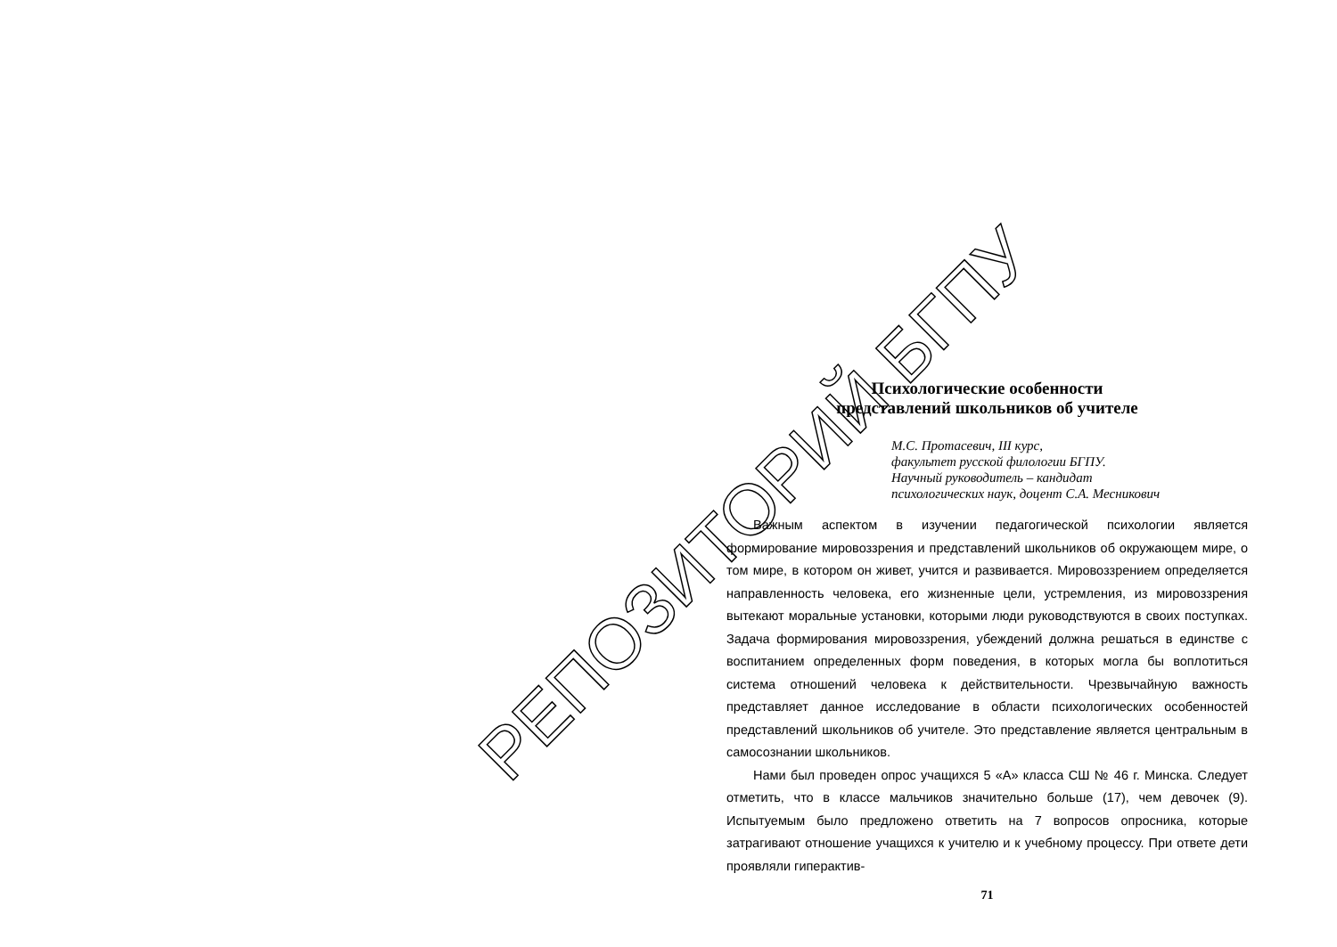Психологические особенности
представлений школьников об учителе
М.С. Протасевич, III курс,
факультет русской филологии БГПУ.
Научный руководитель – кандидат
психологических наук, доцент С.А. Месникович
Важным аспектом в изучении педагогической психологии является формирование мировоззрения и представлений школьников об окружающем мире, о том мире, в котором он живет, учится и развивается. Мировоззрением определяется направленность человека, его жизненные цели, устремления, из мировоззрения вытекают моральные установки, которыми люди руководствуются в своих поступках. Задача формирования мировоззрения, убеждений должна решаться в единстве с воспитанием определенных форм поведения, в которых могла бы воплотиться система отношений человека к действительности. Чрезвычайную важность представляет данное исследование в области психологических особенностей представлений школьников об учителе. Это представление является центральным в самосознании школьников.
Нами был проведен опрос учащихся 5 «А» класса СШ № 46 г. Минска. Следует отметить, что в классе мальчиков значительно больше (17), чем девочек (9). Испытуемым было предложено ответить на 7 вопросов опросника, которые затрагивают отношение учащихся к учителю и к учебному процессу. При ответе дети проявляли гиперактив-
71
РЕПОЗИТОРИЙ БГПУ